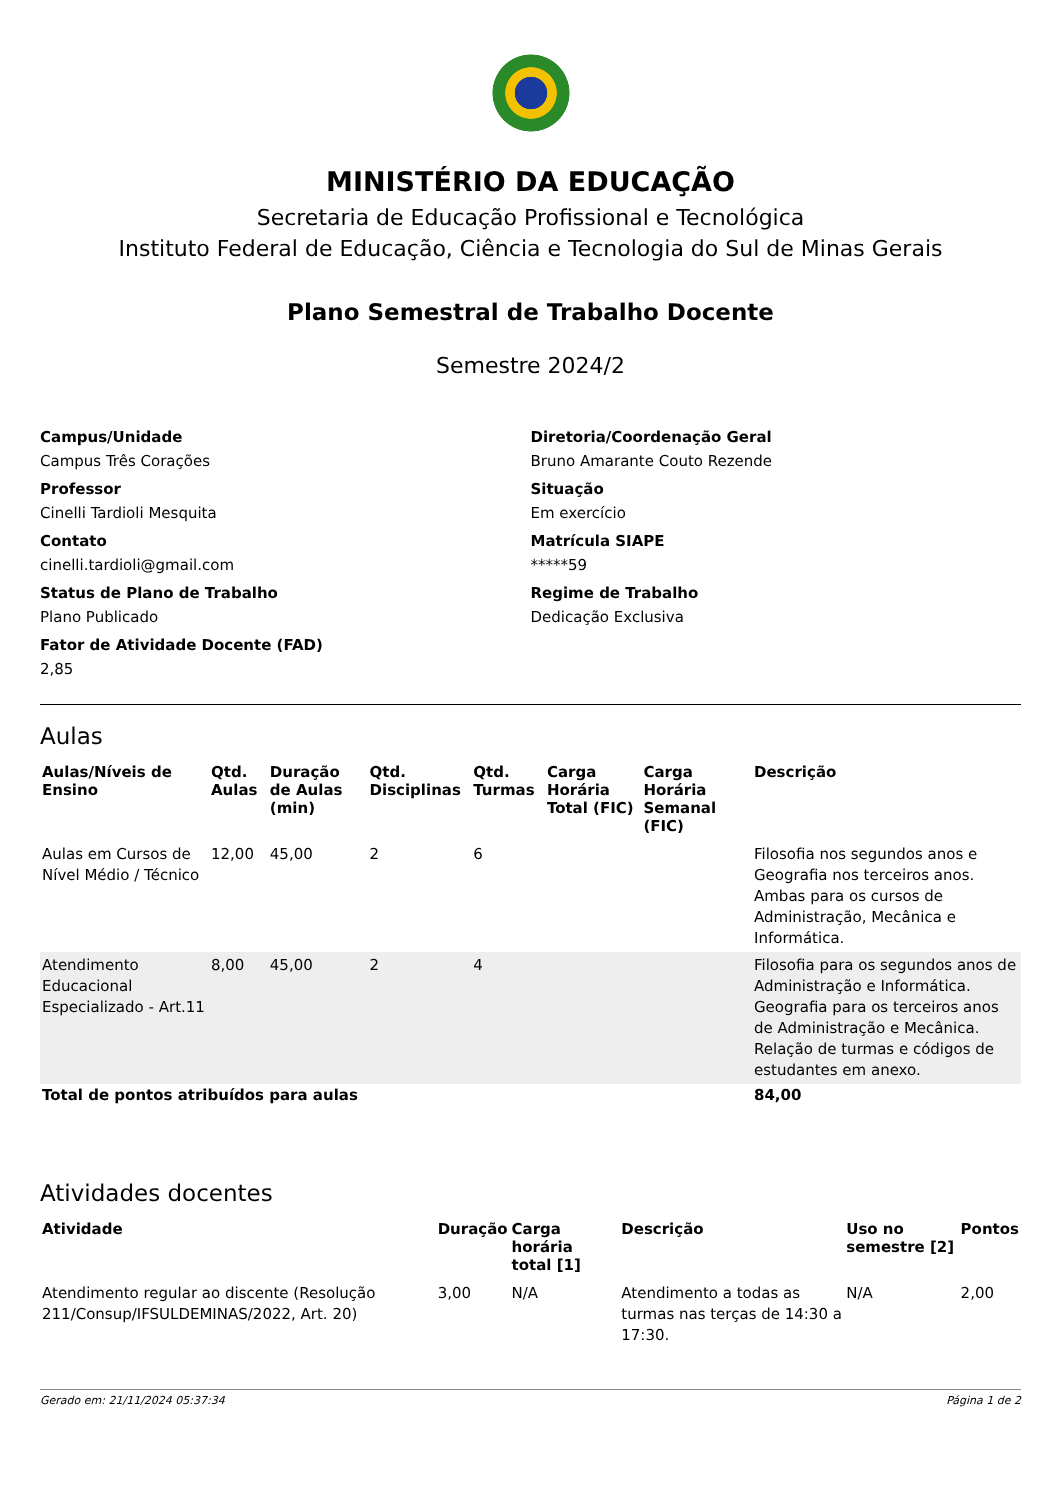MINISTÉRIO DA EDUCAÇÃO
Secretaria de Educação Profissional e Tecnológica
Instituto Federal de Educação, Ciência e Tecnologia do Sul de Minas Gerais
Plano Semestral de Trabalho Docente
Semestre 2024/2
Campus/Unidade
Campus Três Corações
Professor
Cinelli Tardioli Mesquita
Contato
cinelli.tardioli@gmail.com
Status de Plano de Trabalho
Plano Publicado
Fator de Atividade Docente (FAD)
2,85
Diretoria/Coordenação Geral
Bruno Amarante Couto Rezende
Situação
Em exercício
Matrícula SIAPE
*****59
Regime de Trabalho
Dedicação Exclusiva
Aulas
| Aulas/Níveis de Ensino | Qtd. Aulas | Duração de Aulas (min) | Qtd. Disciplinas | Qtd. Turmas | Carga Horária Total (FIC) | Carga Horária Semanal (FIC) | Descrição |
| --- | --- | --- | --- | --- | --- | --- | --- |
| Aulas em Cursos de Nível Médio / Técnico | 12,00 | 45,00 | 2 | 6 | | | Filosofia nos segundos anos e Geografia nos terceiros anos. Ambas para os cursos de Administração, Mecânica e Informática. |
| Atendimento Educacional Especializado - Art.11 | 8,00 | 45,00 | 2 | 4 | | | Filosofia para os segundos anos de Administração e Informática. Geografia para os terceiros anos de Administração e Mecânica. Relação de turmas e códigos de estudantes em anexo. |
| Total de pontos atribuídos para aulas | | | | | | | 84,00 |
Atividades docentes
| Atividade | Duração | Carga horária total [1] | Descrição | Uso no semestre [2] | Pontos |
| --- | --- | --- | --- | --- | --- |
| Atendimento regular ao discente (Resolução 211/Consup/IFSULDEMINAS/2022, Art. 20) | 3,00 | N/A | Atendimento a todas as turmas nas terças de 14:30 a 17:30. | N/A | 2,00 |
Gerado em: 21/11/2024 05:37:34 Página 1 de 2